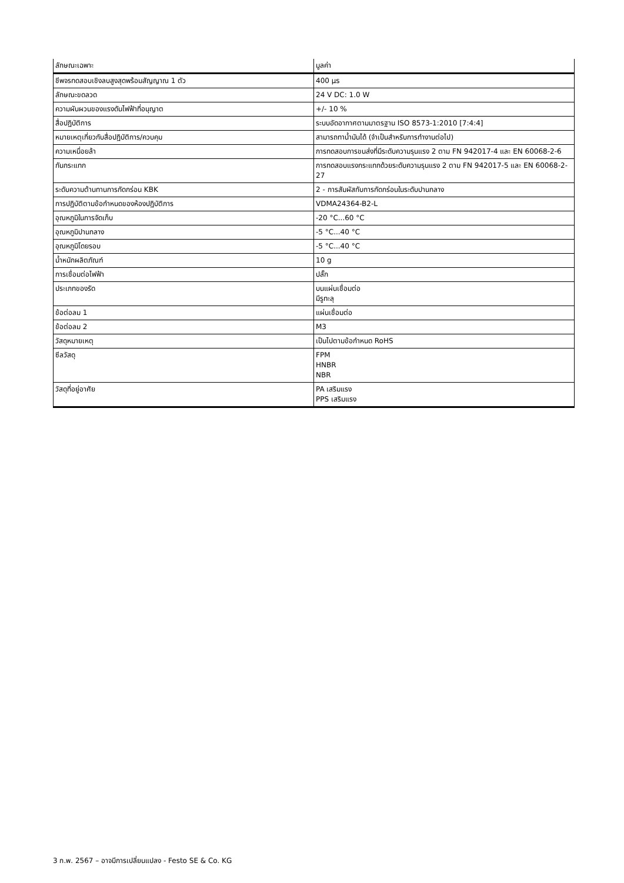| ลักษณะเฉพาะ | มูลค่า |
| --- | --- |
| ชีพจรทดสอบเชิงลบสูงสุดพร้อมสัญญาณ 1 ตัว | 400 µs |
| ลักษณะขดลวด | 24 V DC: 1.0 W |
| ความผันผวนของแรงดันไฟฟ้าที่อนุญาต | +/- 10 % |
| สื่อปฏิบัติการ | ระบบอัดอากาศตามมาตรฐาน ISO 8573-1:2010 [7:4:4] |
| หมายเหตุเกี่ยวกับสื่อปฏิบัติการ/ควบคุม | สามารถทาน้ำมันได้ (จำเป็นสำหรับการทำงานต่อไป) |
| ความเหนื่อยล้า | การทดสอบการขนส่งที่มีระดับความรุนแรง 2 ตาม FN 942017-4 และ EN 60068-2-6 |
| กันกระแทก | การทดสอบแรงกระแทกด้วยระดับความรุนแรง 2 ตาม FN 942017-5 และ EN 60068-2-27 |
| ระดับความต้านทานการกัดกร่อน KBK | 2 - การสัมผัสกับการกัดกร่อนในระดับปานกลาง |
| การปฏิบัติตามข้อกำหนดของห้องปฏิบัติการ | VDMA24364-B2-L |
| อุณหภูมิในการจัดเก็บ | -20 °C...60 °C |
| อุณหภูมิปานกลาง | -5 °C...40 °C |
| อุณหภูมิโดยรอบ | -5 °C...40 °C |
| น้ำหนักผลิตภัณฑ์ | 10 g |
| การเชื่อมต่อไฟฟ้า | ปลั๊ก |
| ประเภทของรัด | บนแผ่นเชื่อมต่อ มีรูทะลุ |
| ข้อต่อลม 1 | แผ่นเชื่อมต่อ |
| ข้อต่อลม 2 | M3 |
| วัสดุหมายเหตุ | เป็นไปตามข้อกำหนด RoHS |
| ซีลวัสดุ | FPM HNBR NBR |
| วัสดุที่อยู่อาศัย | PA เสริมแรง PPS เสริมแรง |
3 ก.พ. 2567 – อาจมีการเปลี่ยนแปลง - Festo SE & Co. KG